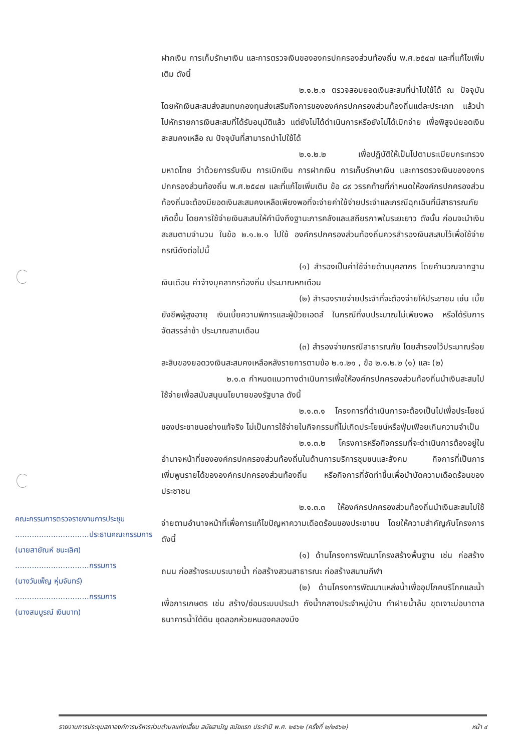ฝากเงิน การเก็บรักษาเงิน และการตรวจเงินขององกรปกครองส่วนท้องถิ่น พ.ศ.๒๕๔๗ และที่แก้ไขเพิ่มเติม ดังนี้
๒.๑.๒.๑ ตรวจสอบยอดเงินสะสมที่นำไปใช้ได้ ณ ปัจจุบัน โดยหักเงินสะสมส่งสมทบกองทุนส่งเสริมกิจการขององค์กรปกครองส่วนท้องถิ่นแต่ละประเภท แล้วนำไปหักรายการเงินสะสมที่ได้รับอนุมัติแล้ว แต่ยังไม่ได้ดำเนินการหรือยังไม่ได้เบิกจ่าย เพื่อพิสูจน์ยอดเงินสะสมคงเหลือ ณ ปัจจุบันที่สามารถนำไปใช้ได้
๒.๑.๒.๒ เพื่อปฏิบัติให้เป็นไปตามระเบียบกระทรวงมหาดไทย ว่าด้วยการรับเงิน การเบิกเงิน การฝากเงิน การเก็บรักษาเงิน และการตรวจเงินขององกรปกครองส่วนท้องถิ่น พ.ศ.๒๕๔๗ และที่แก้ไขเพิ่มเติม ข้อ ๘๙ วรรคท้ายที่กำหนดให้องค์กรปกครองส่วนท้องถิ่นจะต้องมียอดเงินสะสมคงเหลือเพียงพอที่จะจ่ายค่าใช้จ่ายประจำและกรณีฉุกเฉินที่มีสาธารณภัยเกิดขึ้น โดยการใช้จ่ายเงินสะสมให้คำนึงถึงฐานะการคลังและเสถียรภาพในระยะยาว ดังนั้น ก่อนจะนำเงินสะสมตามจำนวน ในข้อ ๒.๑.๒.๑ ไปใช้ องค์กรปกครองส่วนท้องถิ่นควรสำรองเงินสะสมไว้เพื่อใช้จ่ายกรณีดังต่อไปนี้
(๑) สำรองเป็นค่าใช้จ่ายด้านบุคลากร โดยคำนวณจากฐานเงินเดือน ค่าจ้างบุคลากรท้องถิ่น ประมาณหกเดือน
(๒) สำรองรายจ่ายประจำที่จะต้องจ่ายให้ประชาชน เช่น เบี้ยยังชีพผู้สูงอายุ เงินเบี้ยความพิการและผู้ป่วยเอดส์ ในกรณีที่งบประมาณไม่เพียงพอ หรือได้รับการจัดสรรล่าช้า ประมาณสามเดือน
(๓) สำรองจ่ายกรณีสาธารณภัย โดยสำรองไว้ประมาณร้อยละสิบของยอดวงเงินสะสมคงเหลือหลังรายการตามข้อ ๒.๑.๒๑ , ข้อ ๒.๑.๒.๒ (๑) และ (๒)
๒.๑.๓ กำหนดแนวทางดำเนินการเพื่อให้องค์กรปกครองส่วนท้องถิ่นนำเงินสะสมไปใช้จ่ายเพื่อสนับสนุนนโยบายของรัฐบาล ดังนี้
๒.๑.๓.๑ โครงการที่ดำเนินการจะต้องเป็นไปเพื่อประโยชน์ของประชาชนอย่างแท้จริง ไม่เป็นการใช้จ่ายในกิจกรรมที่ไม่เกิดประโยชน์หรือฟุ่มเฟือยเกินความจำเป็น
๒.๑.๓.๒ โครงการหรือกิจกรรมที่จะดำเนินการต้องอยู่ในอำนาจหน้าที่ขององค์กรปกครองส่วนท้องถิ่นในด้านการบริการชุมชนและสังคม กิจการที่เป็นการเพิ่มพูนรายได้ขององค์กรปกครองส่วนท้องถิ่น หรือกิจการที่จัดทำขึ้นเพื่อบำบัดความเดือดร้อนของประชาชน
๒.๑.๓.๓ ให้องค์กรปกครองส่วนท้องถิ่นนำเงินสะสมไปใช้จ่ายตามอำนาจหน้าที่เพื่อการแก้ไขปัญหาความเดือดร้อนของประชาชน โดยให้ความสำคัญกับโครงการ ดังนี้
(๑) ด้านโครงการพัฒนาโครงสร้างพื้นฐาน เช่น ก่อสร้างถนน ก่อสร้างระบบระบายน้ำ ก่อสร้างสวนสาธารณะ ก่อสร้างสนามกีฬา
(๒) ด้านโครงการพัฒนาแหล่งน้ำเพื่ออุปโภคบริโภคและน้ำเพื่อการเกษตร เช่น สร้าง/ซ่อมระบบประปา ถังน้ำกลางประจำหมู่บ้าน ทำฝายน้ำล้น ขุดเจาะบ่อบาดาล ธนาคารน้ำใต้ดิน ขุดลอกห้วยหนองคลองบึง
คณะกรรมการตรวจรายงานการประชุม
...............................ประธานคณะกรรมการ
(นายสายัณห์ ชนะเลิศ)
...............................กรรมการ
(นางวันเพ็ญ หุ่มจันทร์)
...............................กรรมการ
(นางสมบูรณ์ เงินบาท)
รายงานการประชุมสภาองค์การบริหารส่วนตำบลแก่งเสี้ยน สมัยสามัญ สมัยแรก ประจำปี พ.ศ. ๒๕๖๒ (ครั้งที่ ๒/๒๕๖๒) หน้า ๙